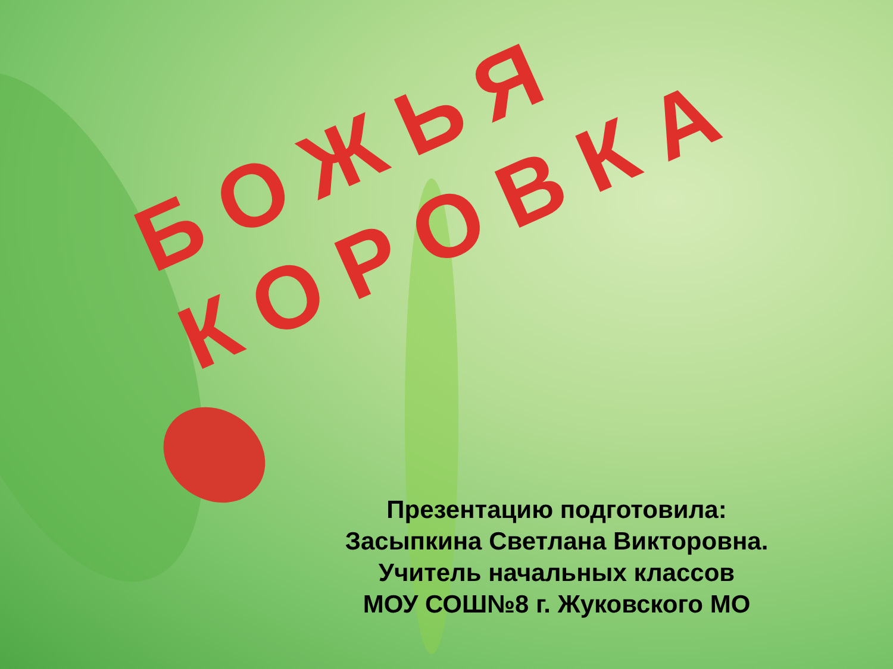БОЖЬЯ КОРОВКА
Презентацию подготовила:
Засыпкина Светлана Викторовна.
Учитель начальных классов
МОУ СОШ№8 г. Жуковского МО